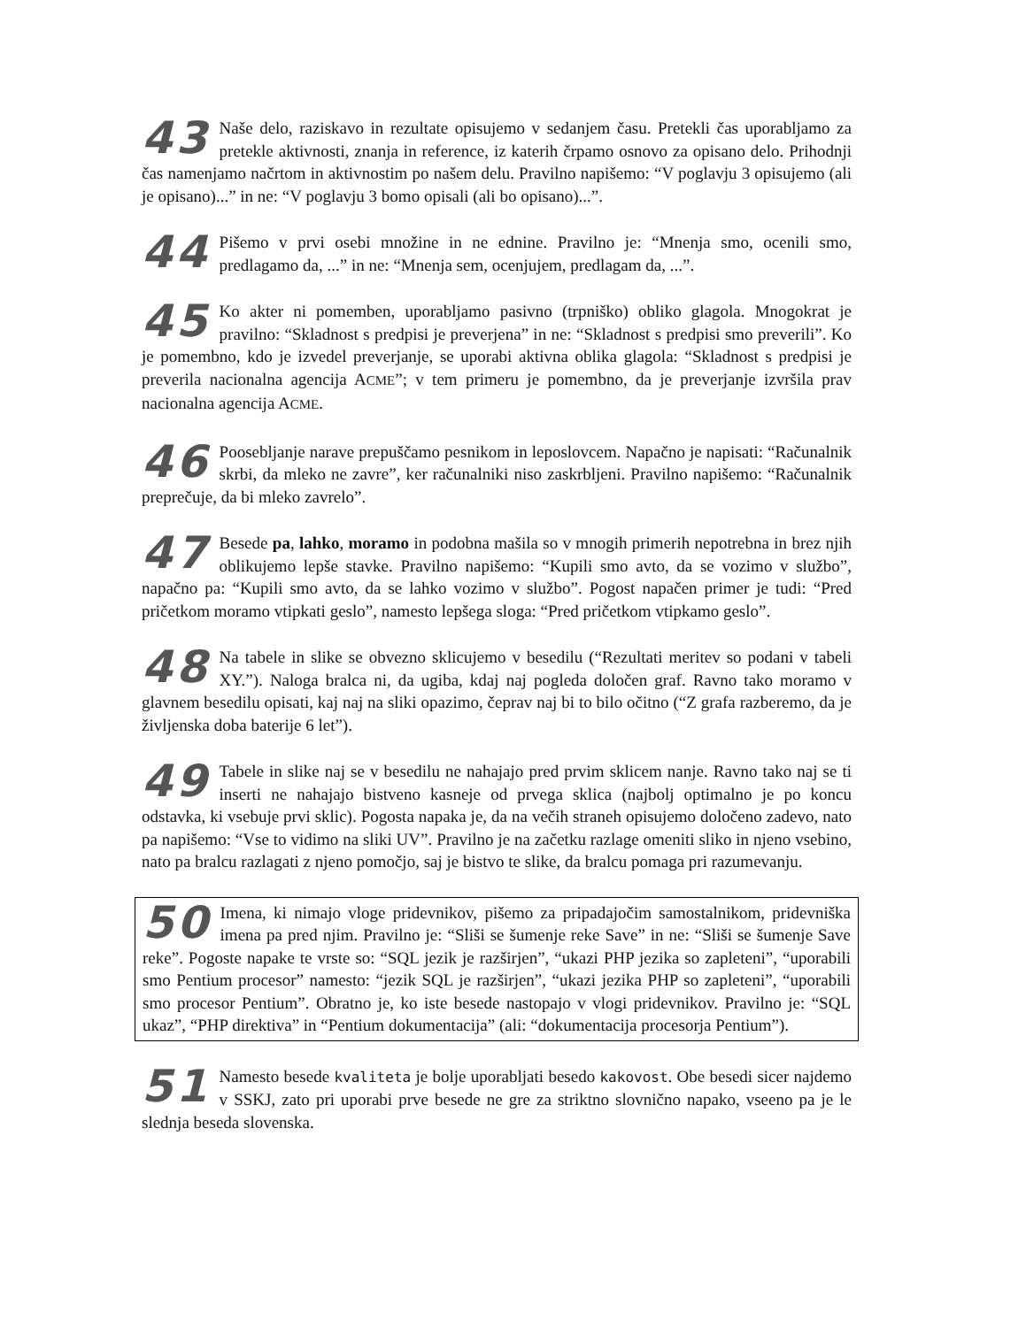43 Naše delo, raziskavo in rezultate opisujemo v sedanjem času. Pretekli čas uporabljamo za pretekle aktivnosti, znanja in reference, iz katerih črpamo osnovo za opisano delo. Prihodnji čas namenjamo načrtom in aktivnostim po našem delu. Pravilno napišemo: “V poglavju 3 opisujemo (ali je opisano)...” in ne: “V poglavju 3 bomo opisali (ali bo opisano)...”.
44 Pišemo v prvi osebi množine in ne ednine. Pravilno je: “Mnenja smo, ocenili smo, predlagamo da, ...” in ne: “Mnenja sem, ocenjujem, predlagam da, ...”.
45 Ko akter ni pomemben, uporabljamo pasivno (trpniško) obliko glagola. Mnogokrat je pravilno: “Skladnost s predpisi je preverjena” in ne: “Skladnost s predpisi smo preverili”. Ko je pomembno, kdo je izvedel preverjanje, se uporabi aktivna oblika glagola: “Skladnost s predpisi je preverila nacionalna agencija ACME”; v tem primeru je pomembno, da je preverjanje izvršila prav nacionalna agencija ACME.
46 Poosebljanje narave prepuščamo pesnikom in leposlovcem. Napačno je napisati: “Računalnik skrbi, da mleko ne zavre”, ker računalniki niso zaskrbljeni. Pravilno napišemo: “Računalnik preprečuje, da bi mleko zavrelo”.
47 Besede pa, lahko, moramo in podobna mašila so v mnogih primerih nepotrebna in brez njih oblikujemo lepše stavke. Pravilno napišemo: “Kupili smo avto, da se vozimo v službo”, napačno pa: “Kupili smo avto, da se lahko vozimo v službo”. Pogost napačen primer je tudi: “Pred pričetkom moramo vtipkati geslo”, namesto lepšega sloga: “Pred pričetkom vtipkamo geslo”.
48 Na tabele in slike se obvezno sklicujemo v besedilu (“Rezultati meritev so podani v tabeli XY.”). Naloga bralca ni, da ugiba, kdaj naj pogleda določen graf. Ravno tako moramo v glavnem besedilu opisati, kaj naj na sliki opazimo, čeprav naj bi to bilo očitno (“Z grafa razberemo, da je življenska doba baterije 6 let”).
49 Tabele in slike naj se v besedilu ne nahajajo pred prvim sklicem nanje. Ravno tako naj se ti inserti ne nahajajo bistveno kasneje od prvega sklica (najbolj optimalno je po koncu odstavka, ki vsebuje prvi sklic). Pogosta napaka je, da na večih straneh opisujemo določeno zadevo, nato pa napišemo: “Vse to vidimo na sliki UV”. Pravilno je na začetku razlage omeniti sliko in njeno vsebino, nato pa bralcu razlagati z njeno pomočjo, saj je bistvo te slike, da bralcu pomaga pri razumevanju.
50 Imena, ki nimajo vloge pridevnikov, pišemo za pripadajočim samostalnikom, pridevniška imena pa pred njim. Pravilno je: “Sliši se šumenje reke Save” in ne: “Sliši se šumenje Save reke”. Pogoste napake te vrste so: “SQL jezik je razširjen”, “ukazi PHP jezika so zapleteni”, “uporabili smo Pentium procesor” namesto: “jezik SQL je razširjen”, “ukazi jezika PHP so zapleteni”, “uporabili smo procesor Pentium”. Obratno je, ko iste besede nastopajo v vlogi pridevnikov. Pravilno je: “SQL ukaz”, “PHP direktiva” in “Pentium dokumentacija” (ali: “dokumentacija procesorja Pentium”).
51 Namesto besede kvaliteta je bolje uporabljati besedo kakovost. Obe besedi sicer najdemo v SSKJ, zato pri uporabi prve besede ne gre za striktno slovnično napako, vseeno pa je le slednja beseda slovenska.